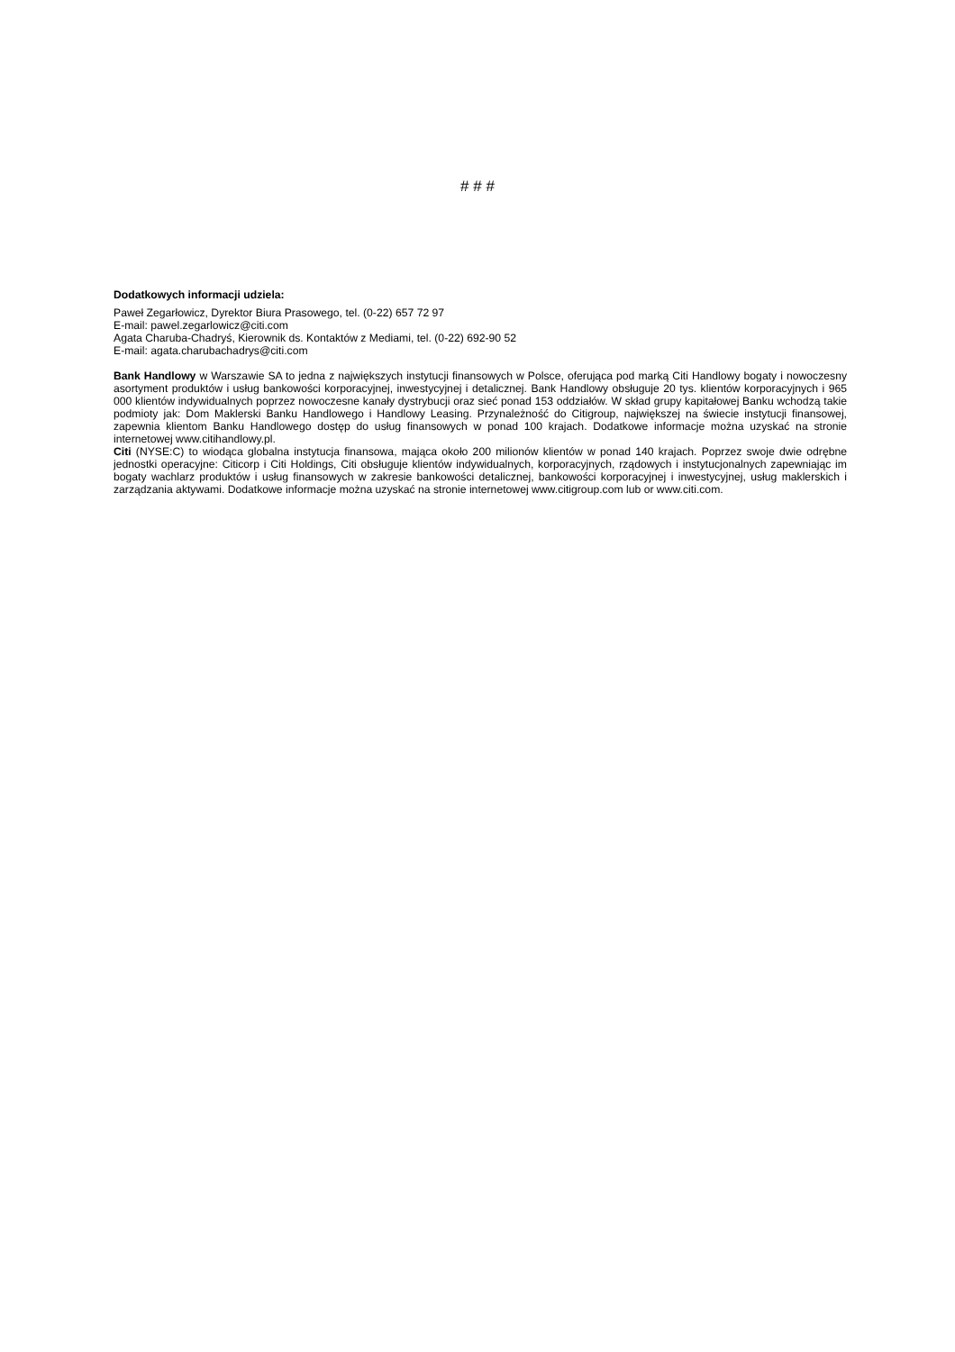# # #
Dodatkowych informacji udziela:
Paweł Zegarłowicz, Dyrektor Biura Prasowego, tel. (0-22) 657 72 97
E-mail: pawel.zegarlowicz@citi.com
Agata Charuba-Chadryś, Kierownik ds. Kontaktów z Mediami, tel. (0-22) 692-90 52
E-mail: agata.charubachadrys@citi.com
Bank Handlowy w Warszawie SA to jedna z największych instytucji finansowych w Polsce, oferująca pod marką Citi Handlowy bogaty i nowoczesny asortyment produktów i usług bankowości korporacyjnej, inwestycyjnej i detalicznej. Bank Handlowy obsługuje 20 tys. klientów korporacyjnych i 965 000 klientów indywidualnych poprzez nowoczesne kanały dystrybucji oraz sieć ponad 153 oddziałów. W skład grupy kapitałowej Banku wchodzą takie podmioty jak: Dom Maklerski Banku Handlowego i Handlowy Leasing. Przynależność do Citigroup, największej na świecie instytucji finansowej, zapewnia klientom Banku Handlowego dostęp do usług finansowych w ponad 100 krajach. Dodatkowe informacje można uzyskać na stronie internetowej www.citihandlowy.pl.
Citi (NYSE:C) to wiodąca globalna instytucja finansowa, mająca około 200 milionów klientów w ponad 140 krajach. Poprzez swoje dwie odrębne jednostki operacyjne: Citicorp i Citi Holdings, Citi obsługuje klientów indywidualnych, korporacyjnych, rządowych i instytucjonalnych zapewniając im bogaty wachlarz produktów i usług finansowych w zakresie bankowości detalicznej, bankowości korporacyjnej i inwestycyjnej, usług maklerskich i zarządzania aktywami. Dodatkowe informacje można uzyskać na stronie internetowej www.citigroup.com lub or www.citi.com.